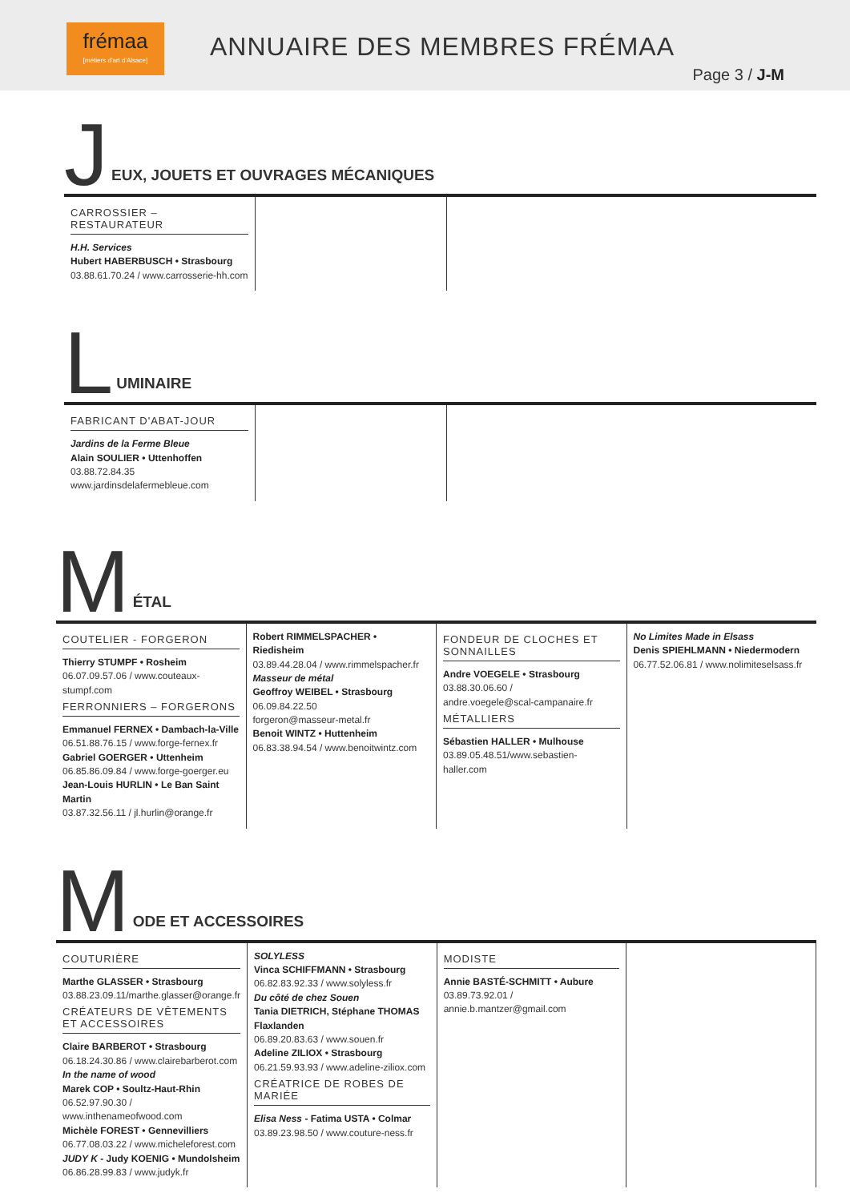frémaa
[métiers d'art d'Alsace]
ANNUAIRE DES MEMBRES FRÉMAA
Page 3 / J-M
J
EUX, JOUETS ET OUVRAGES MÉCANIQUES
CARROSSIER – RESTAURATEUR
H.H. Services
Hubert HABERBUSCH • Strasbourg
03.88.61.70.24 / www.carrosserie-hh.com
L
UMINAIRE
FABRICANT D'ABAT-JOUR
Jardins de la Ferme Bleue
Alain SOULIER • Uttenhoffen
03.88.72.84.35
www.jardinsdelafermebleue.com
M
ÉTAL
COUTELIER - FORGERON
Thierry STUMPF • Rosheim
06.07.09.57.06 / www.couteaux-stumpf.com
FERRONNIERS – FORGERONS
Emmanuel FERNEX • Dambach-la-Ville
06.51.88.76.15 / www.forge-fernex.fr
Gabriel GOERGER • Uttenheim
06.85.86.09.84 / www.forge-goerger.eu
Jean-Louis HURLIN • Le Ban Saint Martin
03.87.32.56.11 / jl.hurlin@orange.fr
Robert RIMMELSPACHER • Riedisheim
03.89.44.28.04 / www.rimmelspacher.fr
Masseur de métal
Geoffroy WEIBEL • Strasbourg
06.09.84.22.50
forgeron@masseur-metal.fr
Benoit WINTZ • Huttenheim
06.83.38.94.54 / www.benoitwintz.com
FONDEUR DE CLOCHES ET SONNAILLES
Andre VOEGELE • Strasbourg
03.88.30.06.60 /
andre.voegele@scal-campanaire.fr
MÉTALLIERS
Sébastien HALLER • Mulhouse
03.89.05.48.51/www.sebastien-haller.com
No Limites Made in Elsass
Denis SPIEHLMANN • Niedermodern
06.77.52.06.81 / www.nolimiteselsass.fr
M
ODE ET ACCESSOIRES
COUTURIÈRE
Marthe GLASSER • Strasbourg
03.88.23.09.11/marthe.glasser@orange.fr
CRÉATEURS DE VÊTEMENTS ET ACCESSOIRES
Claire BARBEROT • Strasbourg
06.18.24.30.86 / www.clairebarberot.com
In the name of wood
Marek COP • Soultz-Haut-Rhin
06.52.97.90.30 /
www.inthenameofwood.com
Michèle FOREST • Gennevilliers
06.77.08.03.22 / www.micheleforest.com
JUDY K - Judy KOENIG • Mundolsheim
06.86.28.99.83 / www.judyk.fr
SOLYLESS
Vinca SCHIFFMANN • Strasbourg
06.82.83.92.33 / www.solyless.fr
Du côté de chez Souen
Tania DIETRICH, Stéphane THOMAS Flaxlanden
06.89.20.83.63 / www.souen.fr
Adeline ZILIOX • Strasbourg
06.21.59.93.93 / www.adeline-ziliox.com
CRÉATRICE DE ROBES DE MARIÉE
Elisa Ness - Fatima USTA • Colmar
03.89.23.98.50 / www.couture-ness.fr
MODISTE
Annie BASTÉ-SCHMITT • Auburе
03.89.73.92.01 / annie.b.mantzer@gmail.com